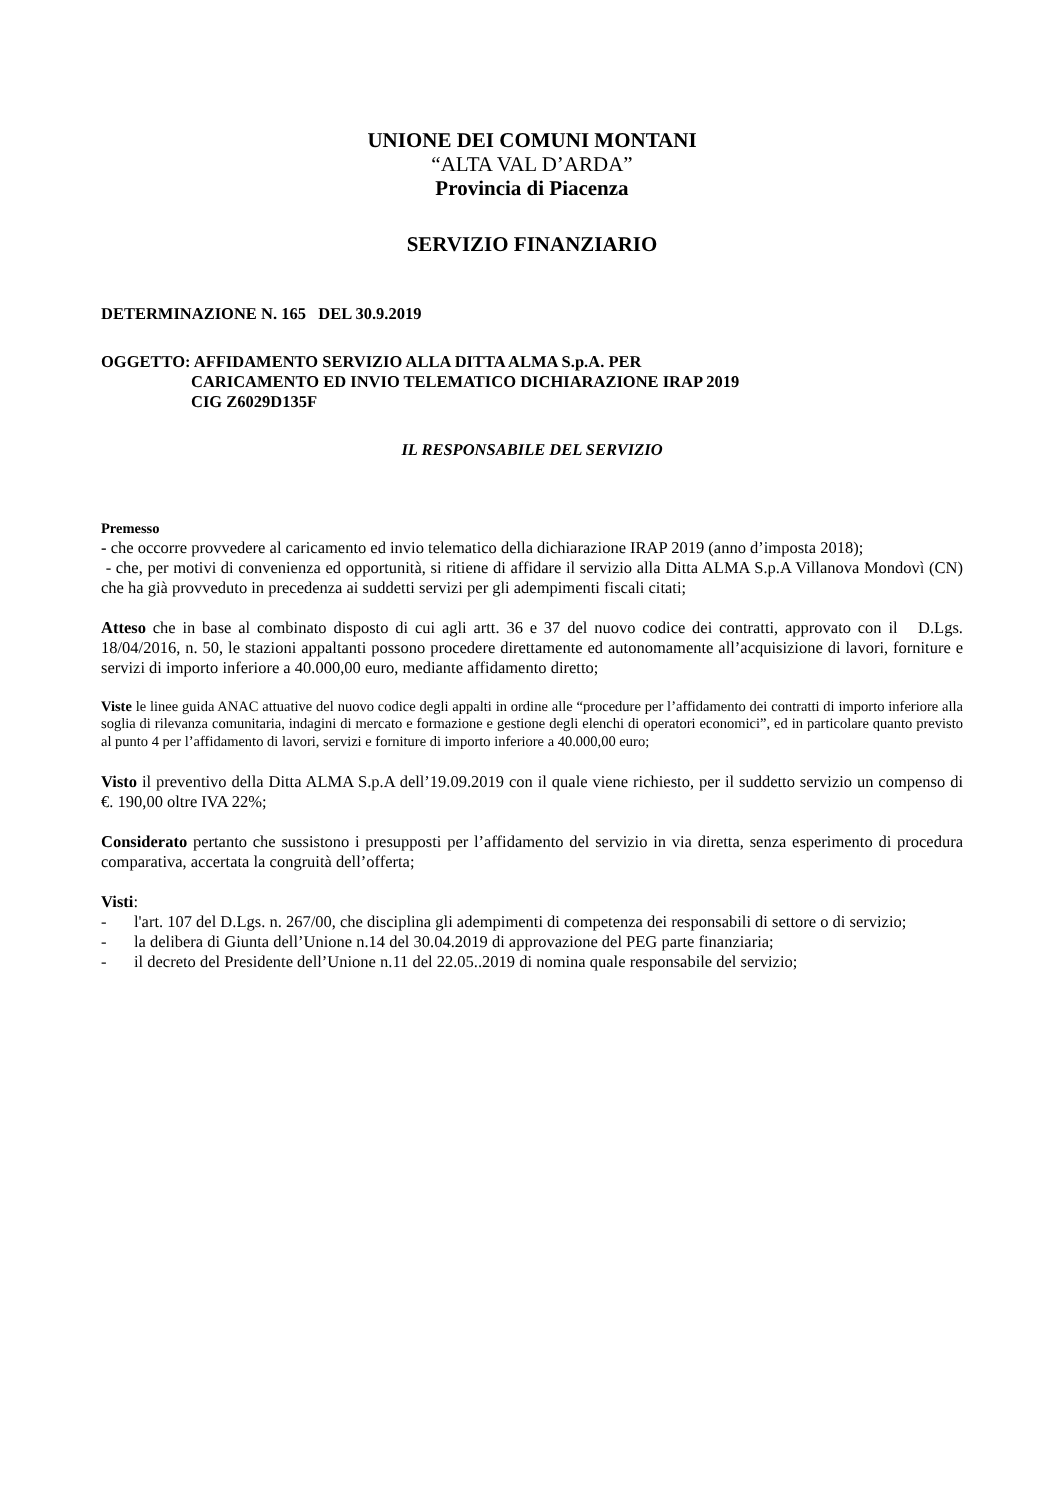UNIONE DEI COMUNI MONTANI
“ALTA VAL D’ARDA”
Provincia di Piacenza
SERVIZIO FINANZIARIO
DETERMINAZIONE N. 165 DEL 30.9.2019
OGGETTO: AFFIDAMENTO SERVIZIO ALLA DITTA ALMA S.p.A. PER
CARICAMENTO ED INVIO TELEMATICO DICHIARAZIONE IRAP 2019
CIG Z6029D135F
IL RESPONSABILE DEL SERVIZIO
Premesso
- che occorre provvedere al caricamento ed invio telematico della dichiarazione IRAP 2019 (anno d’imposta 2018);
- che, per motivi di convenienza ed opportunità, si ritiene di affidare il servizio alla Ditta ALMA S.p.A Villanova Mondovì (CN) che ha già provveduto in precedenza ai suddetti servizi per gli adempimenti fiscali citati;
Atteso che in base al combinato disposto di cui agli artt. 36 e 37 del nuovo codice dei contratti, approvato con il D.Lgs. 18/04/2016, n. 50, le stazioni appaltanti possono procedere direttamente ed autonomamente all’acquisizione di lavori, forniture e servizi di importo inferiore a 40.000,00 euro, mediante affidamento diretto;
Viste le linee guida ANAC attuative del nuovo codice degli appalti in ordine alle “procedure per l’affidamento dei contratti di importo inferiore alla soglia di rilevanza comunitaria, indagini di mercato e formazione e gestione degli elenchi di operatori economici”, ed in particolare quanto previsto al punto 4 per l’affidamento di lavori, servizi e forniture di importo inferiore a 40.000,00 euro;
Visto il preventivo della Ditta ALMA S.p.A dell’19.09.2019 con il quale viene richiesto, per il suddetto servizio un compenso di €. 190,00 oltre IVA 22%;
Considerato pertanto che sussistono i presupposti per l’affidamento del servizio in via diretta, senza esperimento di procedura comparativa, accertata la congruità dell’offerta;
Visti:
- l'art. 107 del D.Lgs. n. 267/00, che disciplina gli adempimenti di competenza dei responsabili di settore o di servizio;
- la delibera di Giunta dell’Unione n.14 del 30.04.2019 di approvazione del PEG parte finanziaria;
- il decreto del Presidente dell’Unione n.11 del 22.05..2019 di nomina quale responsabile del servizio;